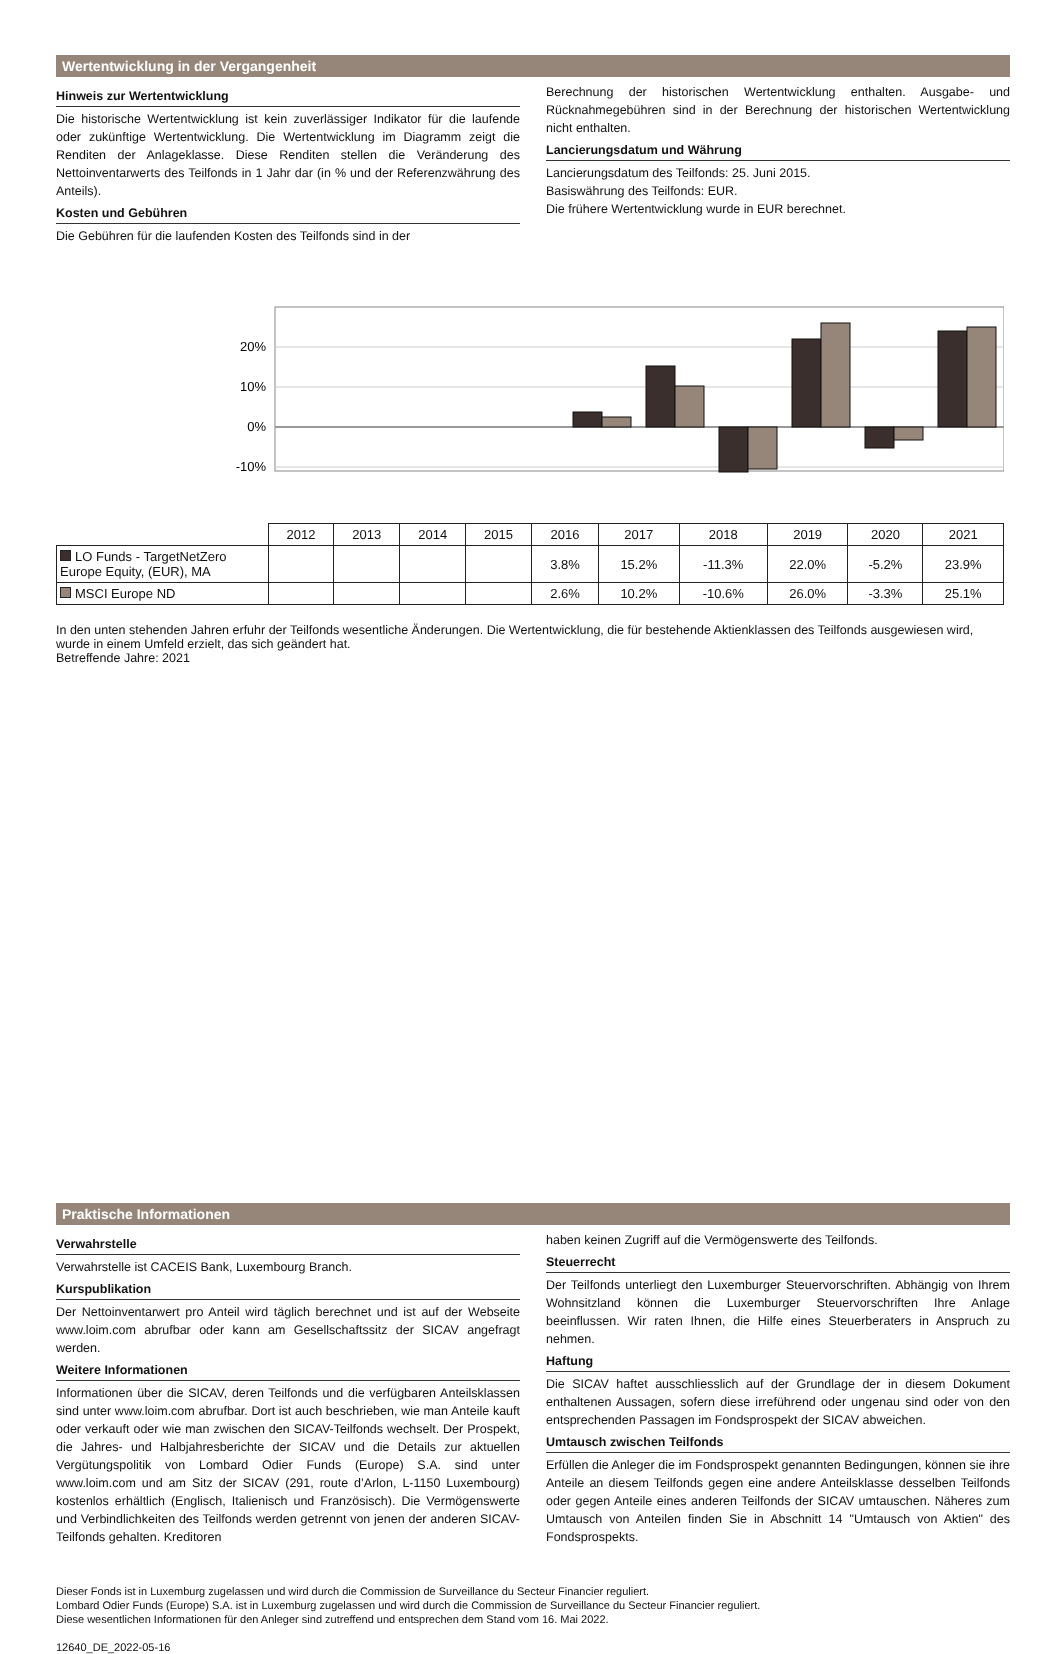Wertentwicklung in der Vergangenheit
Hinweis zur Wertentwicklung
Die historische Wertentwicklung ist kein zuverlässiger Indikator für die laufende oder zukünftige Wertentwicklung. Die Wertentwicklung im Diagramm zeigt die Renditen der Anlageklasse. Diese Renditen stellen die Veränderung des Nettoinventarwerts des Teilfonds in 1 Jahr dar (in % und der Referenzwährung des Anteils).
Kosten und Gebühren
Die Gebühren für die laufenden Kosten des Teilfonds sind in der
Berechnung der historischen Wertentwicklung enthalten. Ausgabe- und Rücknahmegebühren sind in der Berechnung der historischen Wertentwicklung nicht enthalten.
Lancierungsdatum und Währung
Lancierungsdatum des Teilfonds: 25. Juni 2015.
Basiswährung des Teilfonds: EUR.
Die frühere Wertentwicklung wurde in EUR berechnet.
20%
10%
0%
-10%
| | 2012 | 2013 | 2014 | 2015 | 2016 | 2017 | 2018 | 2019 | 2020 | 2021 |
| LO Funds - TargetNetZero Europe Equity, (EUR), MA | | | | | 3.8% | 15.2% | -11.3% | 22.0% | -5.2% | 23.9% |
| MSCI Europe ND | | | | | 2.6% | 10.2% | -10.6% | 26.0% | -3.3% | 25.1% |
In den unten stehenden Jahren erfuhr der Teilfonds wesentliche Änderungen. Die Wertentwicklung, die für bestehende Aktienklassen des Teilfonds ausgewiesen wird, wurde in einem Umfeld erzielt, das sich geändert hat.
Betreffende Jahre: 2021
Praktische Informationen
Verwahrstelle
Verwahrstelle ist CACEIS Bank, Luxembourg Branch.
Kurspublikation
Der Nettoinventarwert pro Anteil wird täglich berechnet und ist auf der Webseite www.loim.com abrufbar oder kann am Gesellschaftssitz der SICAV angefragt werden.
Weitere Informationen
Informationen über die SICAV, deren Teilfonds und die verfügbaren Anteilsklassen sind unter www.loim.com abrufbar. Dort ist auch beschrieben, wie man Anteile kauft oder verkauft oder wie man zwischen den SICAV-Teilfonds wechselt. Der Prospekt, die Jahres- und Halbjahresberichte der SICAV und die Details zur aktuellen Vergütungspolitik von Lombard Odier Funds (Europe) S.A. sind unter www.loim.com und am Sitz der SICAV (291, route d’Arlon, L-1150 Luxembourg) kostenlos erhältlich (Englisch, Italienisch und Französisch). Die Vermögenswerte und Verbindlichkeiten des Teilfonds werden getrennt von jenen der anderen SICAV-Teilfonds gehalten. Kreditoren
haben keinen Zugriff auf die Vermögenswerte des Teilfonds.
Steuerrecht
Der Teilfonds unterliegt den Luxemburger Steuervorschriften. Abhängig von Ihrem Wohnsitzland können die Luxemburger Steuervorschriften Ihre Anlage beeinflussen. Wir raten Ihnen, die Hilfe eines Steuerberaters in Anspruch zu nehmen.
Haftung
Die SICAV haftet ausschliesslich auf der Grundlage der in diesem Dokument enthaltenen Aussagen, sofern diese irreführend oder ungenau sind oder von den entsprechenden Passagen im Fondsprospekt der SICAV abweichen.
Umtausch zwischen Teilfonds
Erfüllen die Anleger die im Fondsprospekt genannten Bedingungen, können sie ihre Anteile an diesem Teilfonds gegen eine andere Anteilsklasse desselben Teilfonds oder gegen Anteile eines anderen Teilfonds der SICAV umtauschen. Näheres zum Umtausch von Anteilen finden Sie in Abschnitt 14 "Umtausch von Aktien" des Fondsprospekts.
Dieser Fonds ist in Luxemburg zugelassen und wird durch die Commission de Surveillance du Secteur Financier reguliert.
Lombard Odier Funds (Europe) S.A. ist in Luxemburg zugelassen und wird durch die Commission de Surveillance du Secteur Financier reguliert.
Diese wesentlichen Informationen für den Anleger sind zutreffend und entsprechen dem Stand vom 16. Mai 2022.
12640_DE_2022-05-16